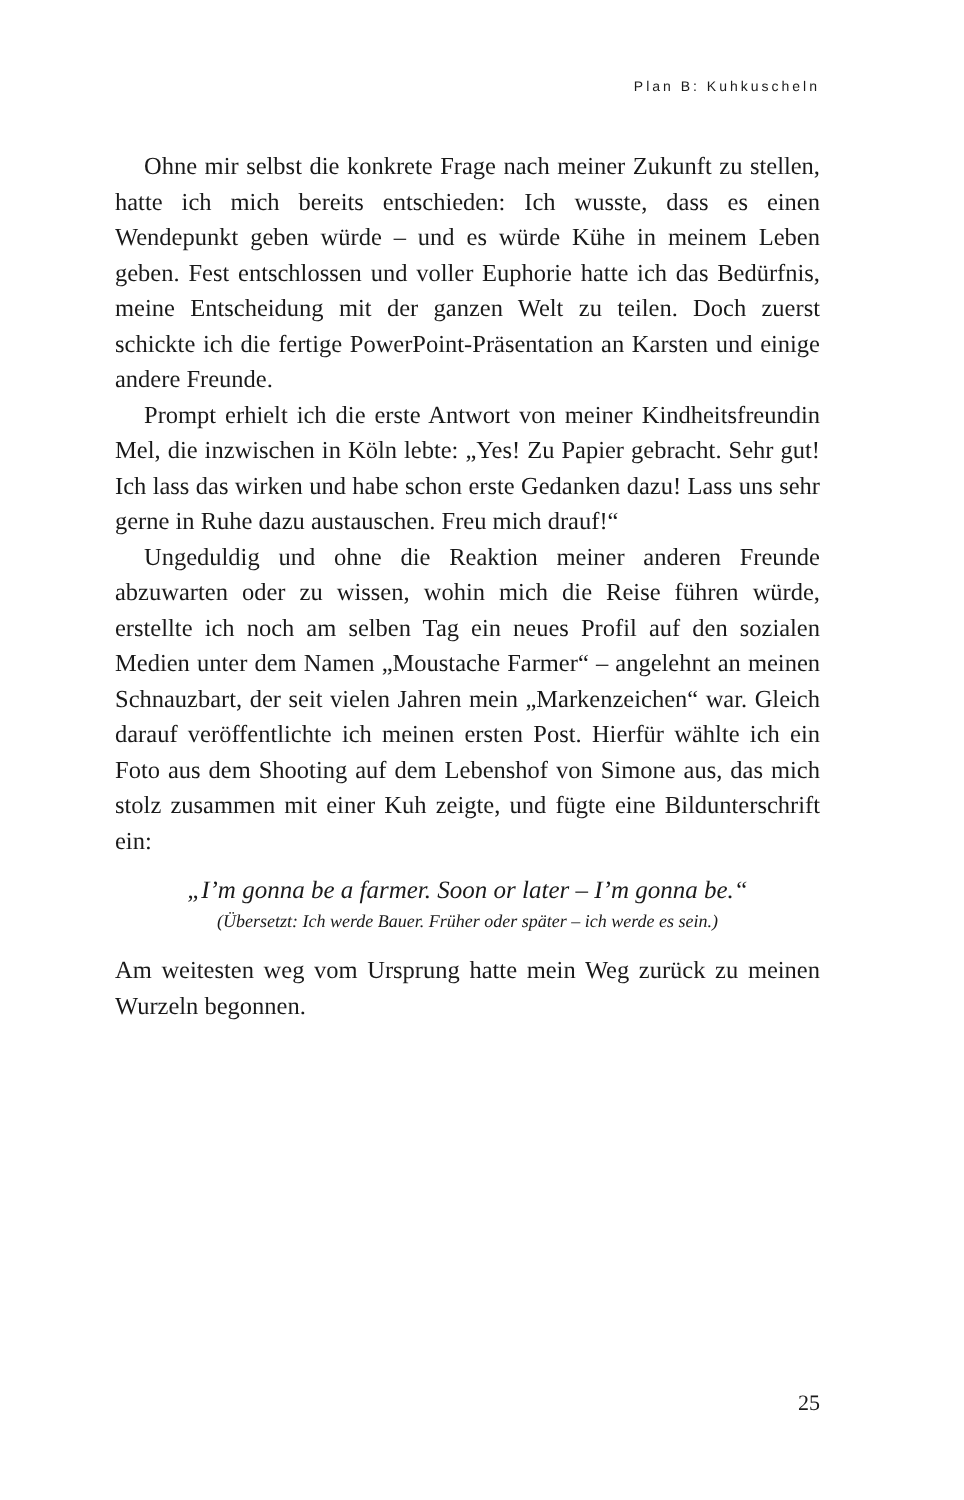Plan B: Kuhkuscheln
Ohne mir selbst die konkrete Frage nach meiner Zukunft zu stellen, hatte ich mich bereits entschieden: Ich wusste, dass es einen Wendepunkt geben würde – und es würde Kühe in meinem Leben geben. Fest entschlossen und voller Euphorie hatte ich das Bedürfnis, meine Entscheidung mit der ganzen Welt zu teilen. Doch zuerst schickte ich die fertige PowerPoint-Präsentation an Karsten und einige andere Freunde.
Prompt erhielt ich die erste Antwort von meiner Kindheitsfreundin Mel, die inzwischen in Köln lebte: „Yes! Zu Papier gebracht. Sehr gut! Ich lass das wirken und habe schon erste Gedanken dazu! Lass uns sehr gerne in Ruhe dazu austauschen. Freu mich drauf!“
Ungeduldig und ohne die Reaktion meiner anderen Freunde abzuwarten oder zu wissen, wohin mich die Reise führen würde, erstellte ich noch am selben Tag ein neues Profil auf den sozialen Medien unter dem Namen „Moustache Farmer“ – angelehnt an meinen Schnauzbart, der seit vielen Jahren mein „Markenzeichen“ war. Gleich darauf veröffentlichte ich meinen ersten Post. Hierfür wählte ich ein Foto aus dem Shooting auf dem Lebenshof von Simone aus, das mich stolz zusammen mit einer Kuh zeigte, und fügte eine Bildunterschrift ein:
„I’m gonna be a farmer. Soon or later – I’m gonna be.“
(Übersetzt: Ich werde Bauer. Früher oder später – ich werde es sein.)
Am weitesten weg vom Ursprung hatte mein Weg zurück zu meinen Wurzeln begonnen.
25